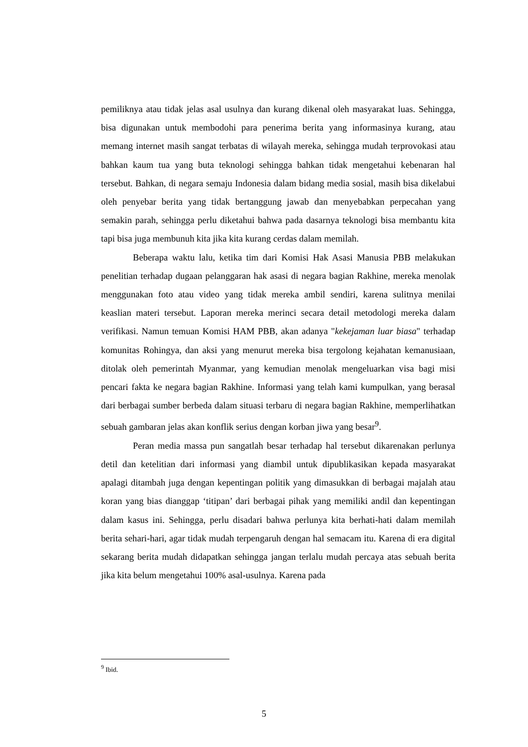pemiliknya atau tidak jelas asal usulnya dan kurang dikenal oleh masyarakat luas. Sehingga, bisa digunakan untuk membodohi para penerima berita yang informasinya kurang, atau memang internet masih sangat terbatas di wilayah mereka, sehingga mudah terprovokasi atau bahkan kaum tua yang buta teknologi sehingga bahkan tidak mengetahui kebenaran hal tersebut. Bahkan, di negara semaju Indonesia dalam bidang media sosial, masih bisa dikelabui oleh penyebar berita yang tidak bertanggung jawab dan menyebabkan perpecahan yang semakin parah, sehingga perlu diketahui bahwa pada dasarnya teknologi bisa membantu kita tapi bisa juga membunuh kita jika kita kurang cerdas dalam memilah.
Beberapa waktu lalu, ketika tim dari Komisi Hak Asasi Manusia PBB melakukan penelitian terhadap dugaan pelanggaran hak asasi di negara bagian Rakhine, mereka menolak menggunakan foto atau video yang tidak mereka ambil sendiri, karena sulitnya menilai keaslian materi tersebut. Laporan mereka merinci secara detail metodologi mereka dalam verifikasi. Namun temuan Komisi HAM PBB, akan adanya "kekejaman luar biasa" terhadap komunitas Rohingya, dan aksi yang menurut mereka bisa tergolong kejahatan kemanusiaan, ditolak oleh pemerintah Myanmar, yang kemudian menolak mengeluarkan visa bagi misi pencari fakta ke negara bagian Rakhine. Informasi yang telah kami kumpulkan, yang berasal dari berbagai sumber berbeda dalam situasi terbaru di negara bagian Rakhine, memperlihatkan sebuah gambaran jelas akan konflik serius dengan korban jiwa yang besar<sup>9</sup>.
Peran media massa pun sangatlah besar terhadap hal tersebut dikarenakan perlunya detil dan ketelitian dari informasi yang diambil untuk dipublikasikan kepada masyarakat apalagi ditambah juga dengan kepentingan politik yang dimasukkan di berbagai majalah atau koran yang bias dianggap ‘titipan’ dari berbagai pihak yang memiliki andil dan kepentingan dalam kasus ini. Sehingga, perlu disadari bahwa perlunya kita berhati-hati dalam memilah berita sehari-hari, agar tidak mudah terpengaruh dengan hal semacam itu. Karena di era digital sekarang berita mudah didapatkan sehingga jangan terlalu mudah percaya atas sebuah berita jika kita belum mengetahui 100% asal-usulnya. Karena pada
<sup>9</sup> Ibid.
5